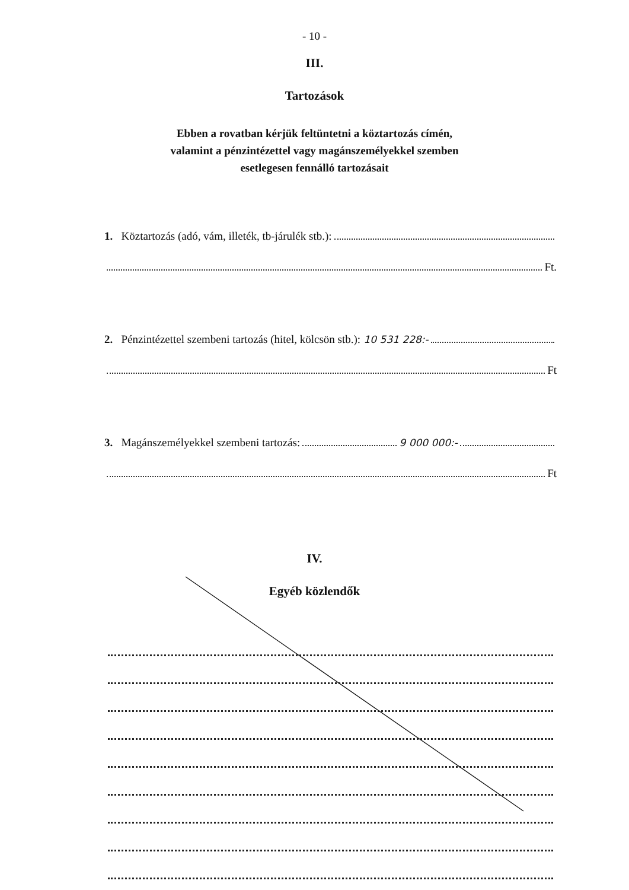- 10 -
III.
Tartozások
Ebben a rovatban kérjük feltüntetni a köztartozás címén,
valamint a pénzintézettel vagy magánszemélyekkel szemben
esetlegesen fennálló tartozásait
1. Köztartozás (adó, vám, illeték, tb-járulék stb.):
Ft.
2. Pénzintézettel szembeni tartozás (hitel, kölcsön stb.): 10 531 228:-
Ft
3. Magánszemélyekkel szembeni tartozás: 9 000 000:-
Ft
IV.
Egyéb közlendők